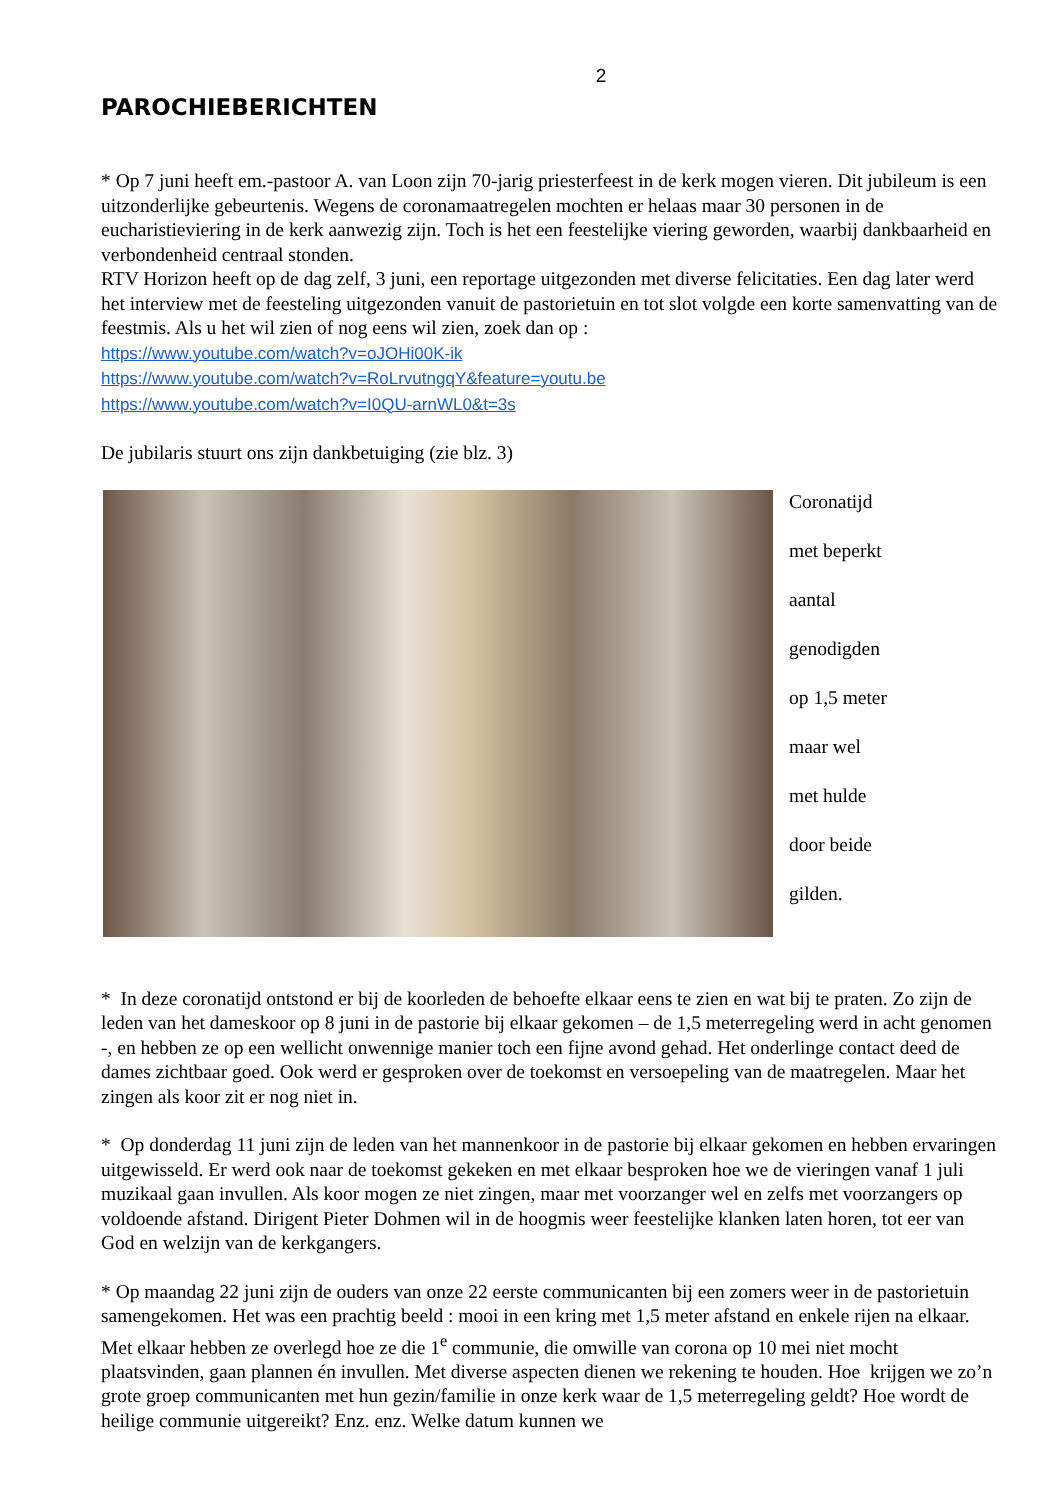2
PAROCHIEBERICHTEN
* Op 7 juni heeft em.-pastoor A. van Loon zijn 70-jarig priesterfeest in de kerk mogen vieren. Dit jubileum is een uitzonderlijke gebeurtenis. Wegens de coronamaatregelen mochten er helaas maar 30 personen in de eucharistieviering in de kerk aanwezig zijn. Toch is het een feestelijke viering geworden, waarbij dankbaarheid en verbondenheid centraal stonden.
RTV Horizon heeft op de dag zelf, 3 juni, een reportage uitgezonden met diverse felicitaties. Een dag later werd het interview met de feesteling uitgezonden vanuit de pastorietuin en tot slot volgde een korte samenvatting van de feestmis. Als u het wil zien of nog eens wil zien, zoek dan op :
https://www.youtube.com/watch?v=oJOHi00K-ik
https://www.youtube.com/watch?v=RoLrvutngqY&feature=youtu.be
https://www.youtube.com/watch?v=I0QU-arnWL0&t=3s
De jubilaris stuurt ons zijn dankbetuiging (zie blz. 3)
Coronatijd
met beperkt
aantal
genodigden
op 1,5 meter
maar wel
met hulde
door beide
gilden.
* In deze coronatijd ontstond er bij de koorleden de behoefte elkaar eens te zien en wat bij te praten. Zo zijn de leden van het dameskoor op 8 juni in de pastorie bij elkaar gekomen – de 1,5 meterregeling werd in acht genomen -, en hebben ze op een wellicht onwennige manier toch een fijne avond gehad. Het onderlinge contact deed de dames zichtbaar goed. Ook werd er gesproken over de toekomst en versoepeling van de maatregelen. Maar het zingen als koor zit er nog niet in.
* Op donderdag 11 juni zijn de leden van het mannenkoor in de pastorie bij elkaar gekomen en hebben ervaringen uitgewisseld. Er werd ook naar de toekomst gekeken en met elkaar besproken hoe we de vieringen vanaf 1 juli muzikaal gaan invullen. Als koor mogen ze niet zingen, maar met voorzanger wel en zelfs met voorzangers op voldoende afstand. Dirigent Pieter Dohmen wil in de hoogmis weer feestelijke klanken laten horen, tot eer van God en welzijn van de kerkgangers.
* Op maandag 22 juni zijn de ouders van onze 22 eerste communicanten bij een zomers weer in de pastorietuin samengekomen. Het was een prachtig beeld : mooi in een kring met 1,5 meter afstand en enkele rijen na elkaar. Met elkaar hebben ze overlegd hoe ze die 1<sup>e</sup> communie, die omwille van corona op 10 mei niet mocht plaatsvinden, gaan plannen én invullen. Met diverse aspecten dienen we rekening te houden. Hoe krijgen we zo’n grote groep communicanten met hun gezin/familie in onze kerk waar de 1,5 meterregeling geldt? Hoe wordt de heilige communie uitgereikt? Enz. enz. Welke datum kunnen we